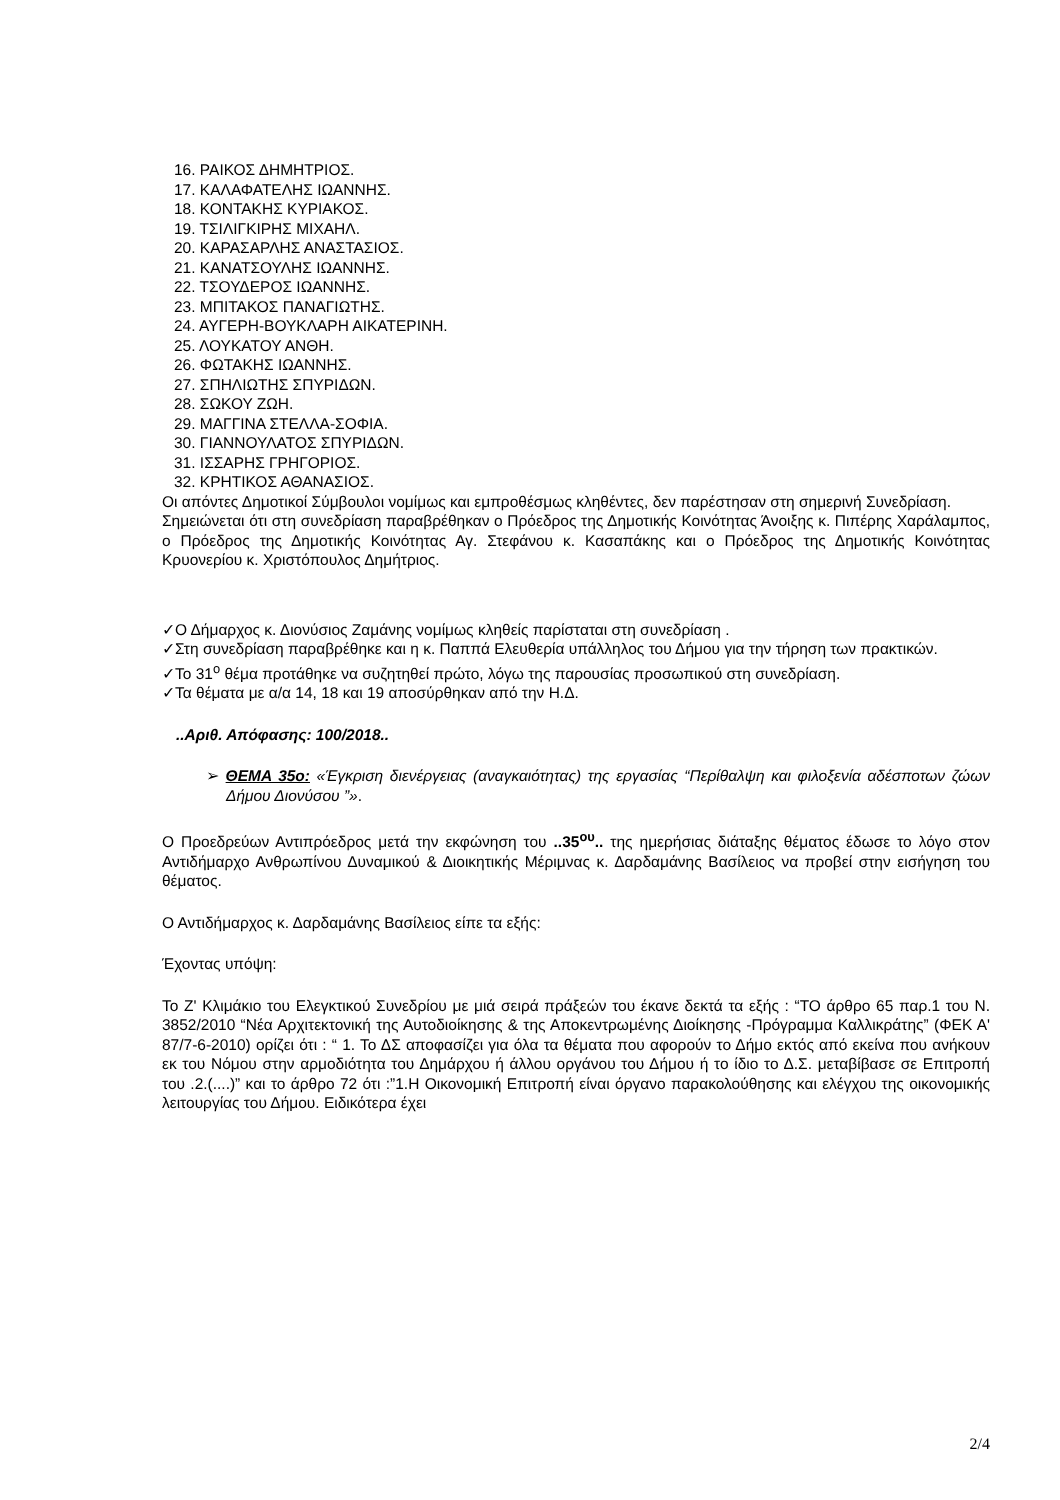16. ΡΑΙΚΟΣ ΔΗΜΗΤΡΙΟΣ.
17. ΚΑΛΑΦΑΤΕΛΗΣ ΙΩΑΝΝΗΣ.
18. ΚΟΝΤΑΚΗΣ ΚΥΡΙΑΚΟΣ.
19. ΤΣΙΛΙΓΚΙΡΗΣ ΜΙΧΑΗΛ.
20. ΚΑΡΑΣΑΡΛΗΣ ΑΝΑΣΤΑΣΙΟΣ.
21. ΚΑΝΑΤΣΟΥΛΗΣ ΙΩΑΝΝΗΣ.
22. ΤΣΟΥΔΕΡΟΣ ΙΩΑΝΝΗΣ.
23. ΜΠΙΤΑΚΟΣ ΠΑΝΑΓΙΩΤΗΣ.
24. ΑΥΓΕΡΗ-ΒΟΥΚΛΑΡΗ ΑΙΚΑΤΕΡΙΝΗ.
25. ΛΟΥΚΑΤΟΥ ΑΝΘΗ.
26. ΦΩΤΑΚΗΣ ΙΩΑΝΝΗΣ.
27. ΣΠΗΛΙΩΤΗΣ ΣΠΥΡΙΔΩΝ.
28. ΣΩΚΟΥ ΖΩΗ.
29. ΜΑΓΓΙΝΑ ΣΤΕΛΛΑ-ΣΟΦΙΑ.
30. ΓΙΑΝΝΟΥΛΑΤΟΣ ΣΠΥΡΙΔΩΝ.
31. ΙΣΣΑΡΗΣ ΓΡΗΓΟΡΙΟΣ.
32. ΚΡΗΤΙΚΟΣ ΑΘΑΝΑΣΙΟΣ.
Οι απόντες Δημοτικοί Σύμβουλοι νομίμως και εμπροθέσμως κληθέντες, δεν παρέστησαν στη σημερινή Συνεδρίαση.
Σημειώνεται ότι στη συνεδρίαση παραβρέθηκαν ο Πρόεδρος της Δημοτικής Κοινότητας Άνοιξης κ. Πιπέρης Χαράλαμπος, ο Πρόεδρος της Δημοτικής Κοινότητας Αγ. Στεφάνου κ. Κασαπάκης και ο Πρόεδρος της Δημοτικής Κοινότητας Κρυονερίου κ. Χριστόπουλος Δημήτριος.
✓Ο Δήμαρχος κ. Διονύσιος Ζαμάνης νομίμως κληθείς παρίσταται στη συνεδρίαση .
✓Στη συνεδρίαση παραβρέθηκε και η κ. Παππά Ελευθερία υπάλληλος του Δήμου για την τήρηση των πρακτικών.
✓Το 31<sup>ο</sup> θέμα προτάθηκε να συζητηθεί πρώτο, λόγω της παρουσίας προσωπικού στη συνεδρίαση.
✓Τα θέματα με α/α 14, 18 και 19 αποσύρθηκαν από την Η.Δ.
..Αριθ. Απόφασης: 100/2018..
➢ ΘΕΜΑ 35ο: «Έγκριση διενέργειας (αναγκαιότητας) της εργασίας “Περίθαλψη και φιλοξενία αδέσποτων ζώων Δήμου Διονύσου ”».
Ο Προεδρεύων Αντιπρόεδρος μετά την εκφώνηση του ..35<sup>ου</sup>.. της ημερήσιας διάταξης θέματος έδωσε το λόγο στον Αντιδήμαρχο Ανθρωπίνου Δυναμικού & Διοικητικής Μέριμνας κ. Δαρδαμάνης Βασίλειος να προβεί στην εισήγηση του θέματος.
Ο Αντιδήμαρχος κ. Δαρδαμάνης Βασίλειος είπε τα εξής:
Έχοντας υπόψη:
Το Ζ' Κλιμάκιο του Ελεγκτικού Συνεδρίου με μιά σειρά πράξεών του έκανε δεκτά τα εξής : “ΤΟ άρθρο 65 παρ.1 του Ν. 3852/2010 “Νέα Αρχιτεκτονική της Αυτοδιοίκησης & της Αποκεντρωμένης Διοίκησης -Πρόγραμμα Καλλικράτης” (ΦΕΚ Α' 87/7-6-2010) ορίζει ότι : “ 1. Το ΔΣ αποφασίζει για όλα τα θέματα που αφορούν το Δήμο εκτός από εκείνα που ανήκουν εκ του Νόμου στην αρμοδιότητα του Δημάρχου ή άλλου οργάνου του Δήμου ή το ίδιο το Δ.Σ. μεταβίβασε σε Επιτροπή του .2.(....)” και το άρθρο 72 ότι :”1.Η Οικονομική Επιτροπή είναι όργανο παρακολούθησης και ελέγχου της οικονομικής λειτουργίας του Δήμου. Ειδικότερα έχει
2/4